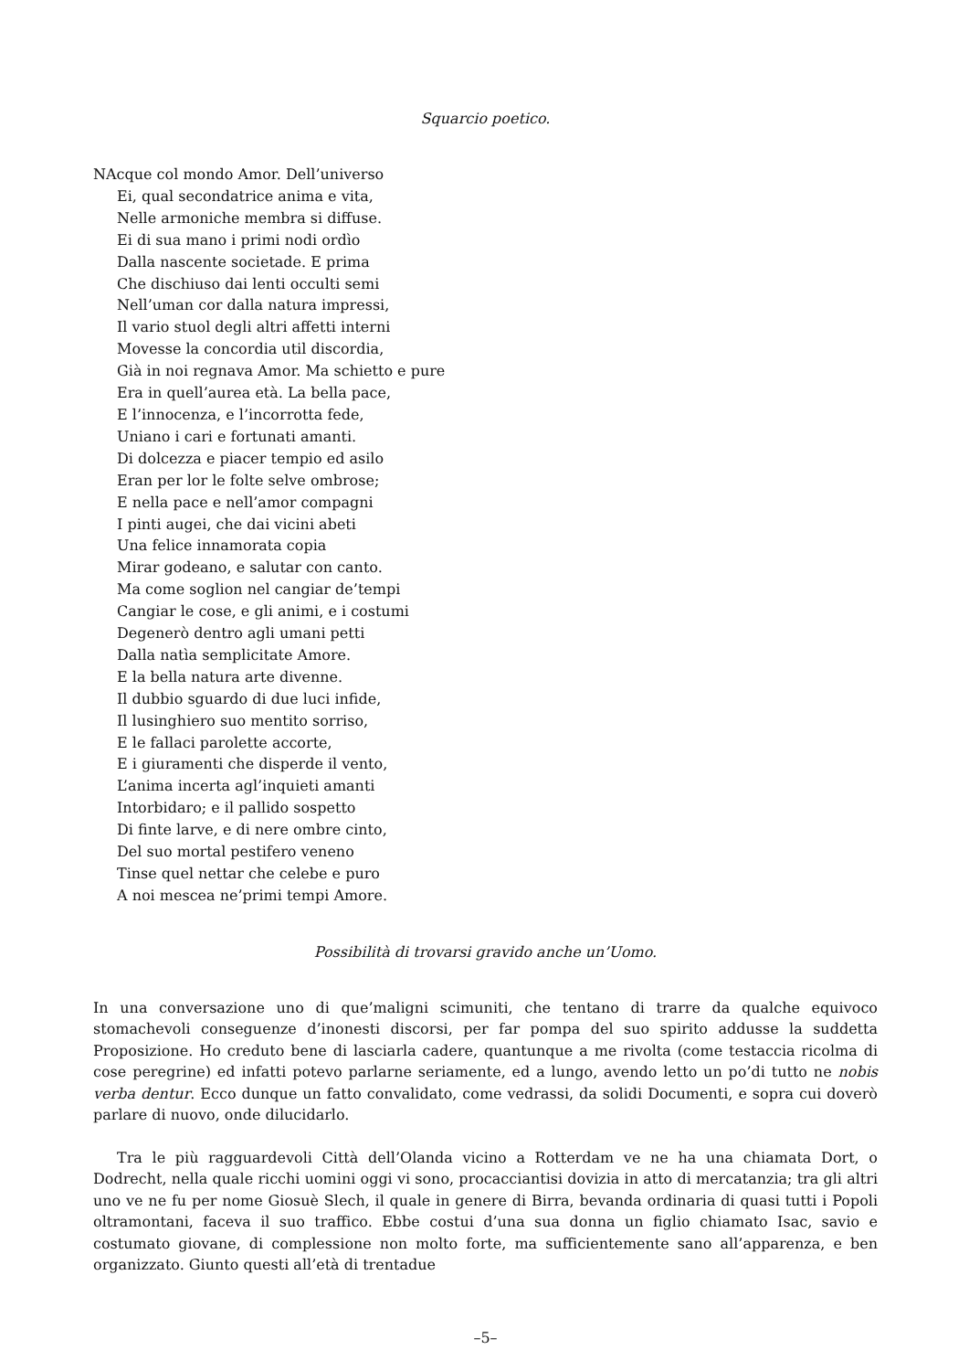Squarcio poetico.
NAcque col mondo Amor. Dell’universo
Ei, qual secondatrice anima e vita,
Nelle armoniche membra si diffuse.
Ei di sua mano i primi nodi ordìo
Dalla nascente societade. E prima
Che dischiuso dai lenti occulti semi
Nell’uman cor dalla natura impressi,
Il vario stuol degli altri affetti interni
Movesse la concordia util discordia,
Già in noi regnava Amor. Ma schietto e pure
Era in quell’aurea età. La bella pace,
E l’innocenza, e l’incorrotta fede,
Uniano i cari e fortunati amanti.
Di dolcezza e piacer tempio ed asilo
Eran per lor le folte selve ombrose;
E nella pace e nell’amor compagni
I pinti augei, che dai vicini abeti
Una felice innamorata copia
Mirar godeano, e salutar con canto.
Ma come soglion nel cangiar de’tempi
Cangiar le cose, e gli animi, e i costumi
Degenerò dentro agli umani petti
Dalla natìa semplicitate Amore.
E la bella natura arte divenne.
Il dubbio sguardo di due luci infide,
Il lusinghiero suo mentito sorriso,
E le fallaci parolette accorte,
E i giuramenti che disperde il vento,
L’anima incerta agl’inquieti amanti
Intorbidaro; e il pallido sospetto
Di finte larve, e di nere ombre cinto,
Del suo mortal pestifero veneno
Tinse quel nettar che celebe e puro
A noi mescea ne’primi tempi Amore.
Possibilità di trovarsi gravido anche un’Uomo.
In una conversazione uno di que’maligni scimuniti, che tentano di trarre da qualche equivoco stomachevoli conseguenze d’inonesti discorsi, per far pompa del suo spirito addusse la suddetta Proposizione. Ho creduto bene di lasciarla cadere, quantunque a me rivolta (come testaccia ricolma di cose peregrine) ed infatti potevo parlarne seriamente, ed a lungo, avendo letto un po’di tutto ne nobis verba dentur. Ecco dunque un fatto convalidato, come vedrassi, da solidi Documenti, e sopra cui doverò parlare di nuovo, onde dilucidarlo.
Tra le più ragguardevoli Città dell’Olanda vicino a Rotterdam ve ne ha una chiamata Dort, o Dodrecht, nella quale ricchi uomini oggi vi sono, procacciantisi dovizia in atto di mercatanzia; tra gli altri uno ve ne fu per nome Giosuè Slech, il quale in genere di Birra, bevanda ordinaria di quasi tutti i Popoli oltramontani, faceva il suo traffico. Ebbe costui d’una sua donna un figlio chiamato Isac, savio e costumato giovane, di complessione non molto forte, ma sufficientemente sano all’apparenza, e ben organizzato. Giunto questi all’età di trentadue
–5–